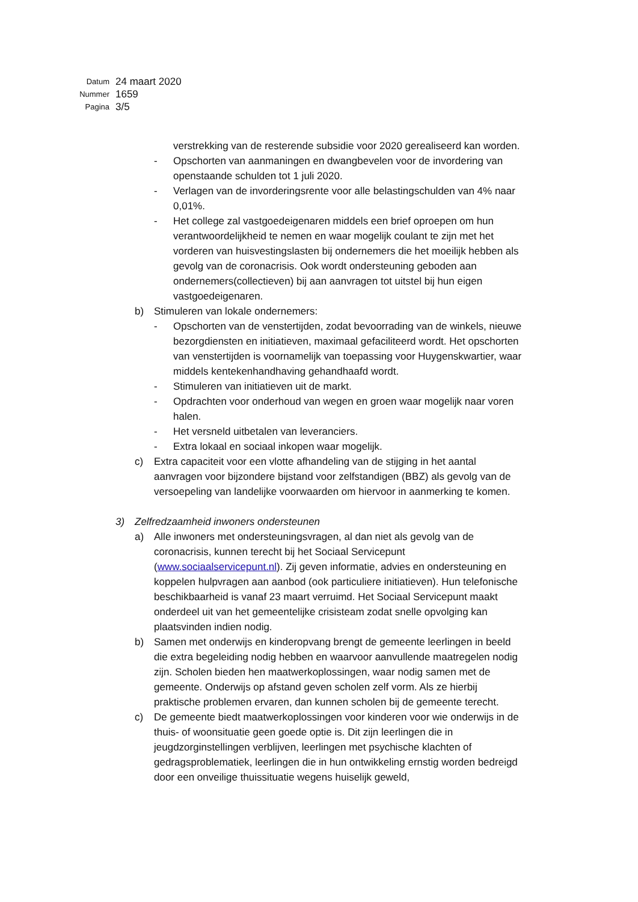Datum 24 maart 2020
Nummer 1659
Pagina 3/5
verstrekking van de resterende subsidie voor 2020 gerealiseerd kan worden.
- Opschorten van aanmaningen en dwangbevelen voor de invordering van openstaande schulden tot 1 juli 2020.
- Verlagen van de invorderingsrente voor alle belastingschulden van 4% naar 0,01%.
- Het college zal vastgoedeigenaren middels een brief oproepen om hun verantwoordelijkheid te nemen en waar mogelijk coulant te zijn met het vorderen van huisvestingslasten bij ondernemers die het moeilijk hebben als gevolg van de coronacrisis. Ook wordt ondersteuning geboden aan ondernemers(collectieven) bij aan aanvragen tot uitstel bij hun eigen vastgoedeigenaren.
b) Stimuleren van lokale ondernemers:
- Opschorten van de venstertijden, zodat bevoorrading van de winkels, nieuwe bezorgdiensten en initiatieven, maximaal gefaciliteerd wordt. Het opschorten van venstertijden is voornamelijk van toepassing voor Huygenskwartier, waar middels kentekenhandhaving gehandhaafd wordt.
- Stimuleren van initiatieven uit de markt.
- Opdrachten voor onderhoud van wegen en groen waar mogelijk naar voren halen.
- Het versneld uitbetalen van leveranciers.
- Extra lokaal en sociaal inkopen waar mogelijk.
c) Extra capaciteit voor een vlotte afhandeling van de stijging in het aantal aanvragen voor bijzondere bijstand voor zelfstandigen (BBZ) als gevolg van de versoepeling van landelijke voorwaarden om hiervoor in aanmerking te komen.
3) Zelfredzaamheid inwoners ondersteunen
a) Alle inwoners met ondersteuningsvragen, al dan niet als gevolg van de coronacrisis, kunnen terecht bij het Sociaal Servicepunt (www.sociaalservicepunt.nl). Zij geven informatie, advies en ondersteuning en koppelen hulpvragen aan aanbod (ook particuliere initiatieven). Hun telefonische beschikbaarheid is vanaf 23 maart verruimd. Het Sociaal Servicepunt maakt onderdeel uit van het gemeentelijke crisisteam zodat snelle opvolging kan plaatsvinden indien nodig.
b) Samen met onderwijs en kinderopvang brengt de gemeente leerlingen in beeld die extra begeleiding nodig hebben en waarvoor aanvullende maatregelen nodig zijn. Scholen bieden hen maatwerkoplossingen, waar nodig samen met de gemeente. Onderwijs op afstand geven scholen zelf vorm. Als ze hierbij praktische problemen ervaren, dan kunnen scholen bij de gemeente terecht.
c) De gemeente biedt maatwerkoplossingen voor kinderen voor wie onderwijs in de thuis- of woonsituatie geen goede optie is. Dit zijn leerlingen die in jeugdzorginstellingen verblijven, leerlingen met psychische klachten of gedragsproblematiek, leerlingen die in hun ontwikkeling ernstig worden bedreigd door een onveilige thuissituatie wegens huiselijk geweld,